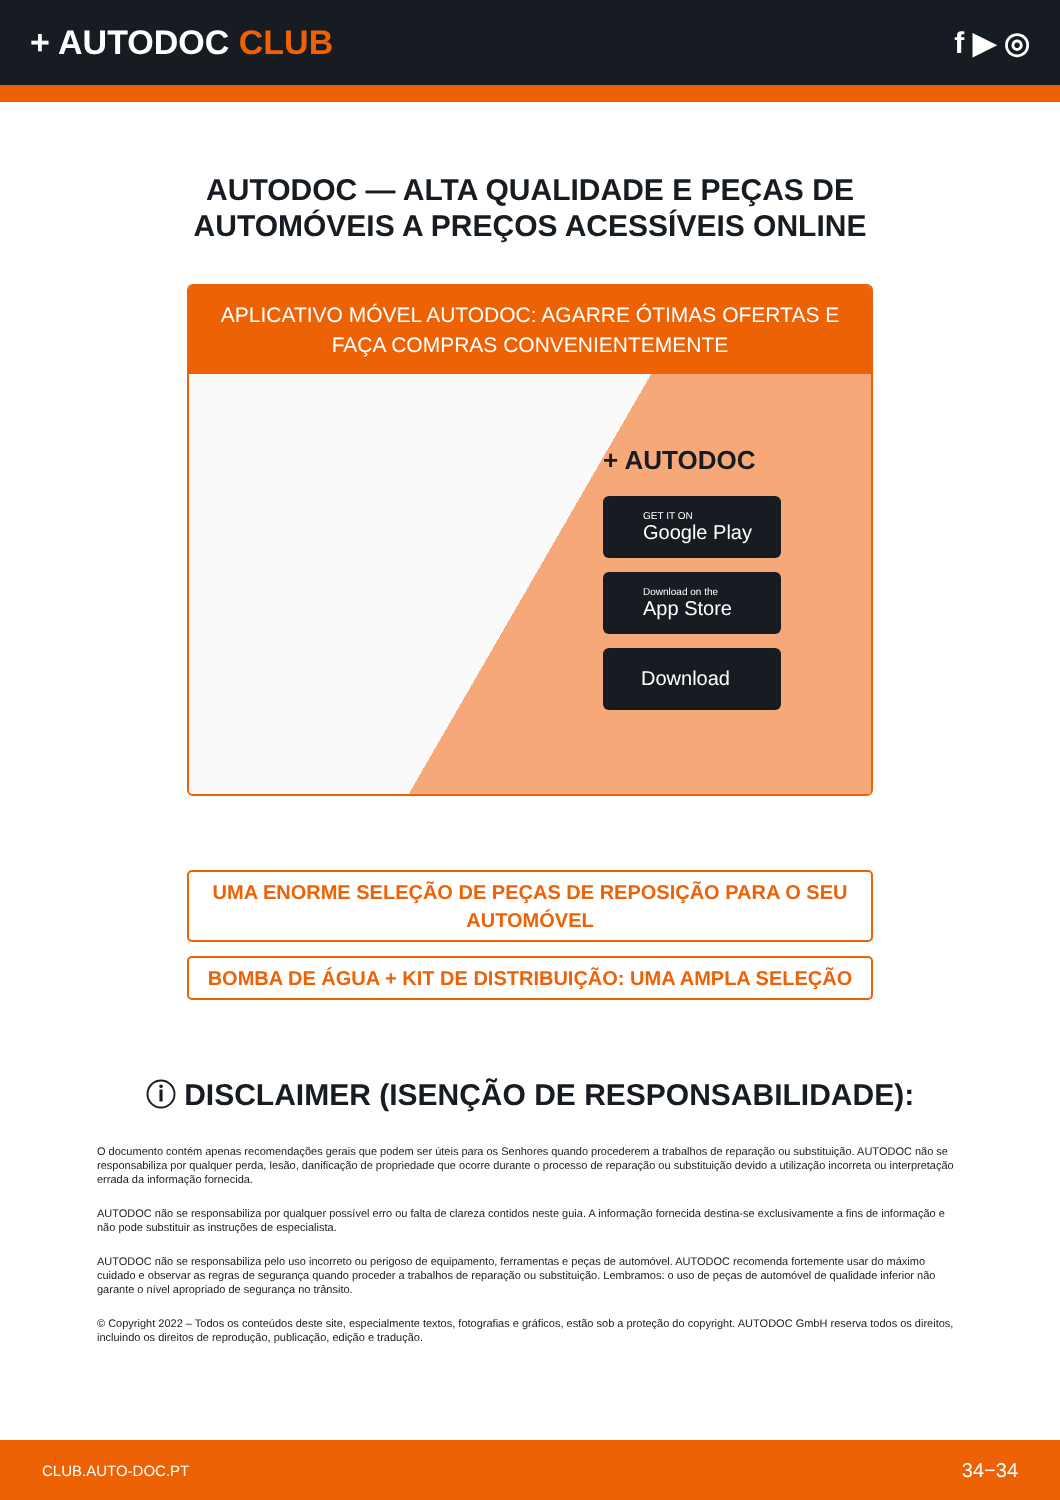+ AUTODOC CLUB f ▶ ◎
AUTODOC — ALTA QUALIDADE E PEÇAS DE
AUTOMÓVEIS A PREÇOS ACESSÍVEIS ONLINE
APLICATIVO MÓVEL AUTODOC: AGARRE ÓTIMAS OFERTAS E FAÇA COMPRAS CONVENIENTEMENTE
+ AUTODOC
GET IT ON
Google Play
Download on the
App Store
Download
UMA ENORME SELEÇÃO DE PEÇAS DE REPOSIÇÃO PARA O SEU AUTOMÓVEL
BOMBA DE ÁGUA + KIT DE DISTRIBUIÇÃO: UMA AMPLA SELEÇÃO
ⓘ DISCLAIMER (ISENÇÃO DE RESPONSABILIDADE):
O documento contém apenas recomendações gerais que podem ser úteis para os Senhores quando procederem a trabalhos de reparação ou substituição. AUTODOC não se responsabiliza por qualquer perda, lesão, danificação de propriedade que ocorre durante o processo de reparação ou substituição devido a utilização incorreta ou interpretação errada da informação fornecida.
AUTODOC não se responsabiliza por qualquer possível erro ou falta de clareza contidos neste guia. A informação fornecida destina-se exclusivamente a fins de informação e não pode substituir as instruções de especialista.
AUTODOC não se responsabiliza pelo uso incorreto ou perigoso de equipamento, ferramentas e peças de automóvel. AUTODOC recomenda fortemente usar do máximo cuidado e observar as regras de segurança quando proceder a trabalhos de reparação ou substituição. Lembramos: o uso de peças de automóvel de qualidade inferior não garante o nível apropriado de segurança no trânsito.
© Copyright 2022 – Todos os conteúdos deste site, especialmente textos, fotografias e gráficos, estão sob a proteção do copyright. AUTODOC GmbH reserva todos os direitos, incluindo os direitos de reprodução, publicação, edição e tradução.
CLUB.AUTO-DOC.PT 34−34